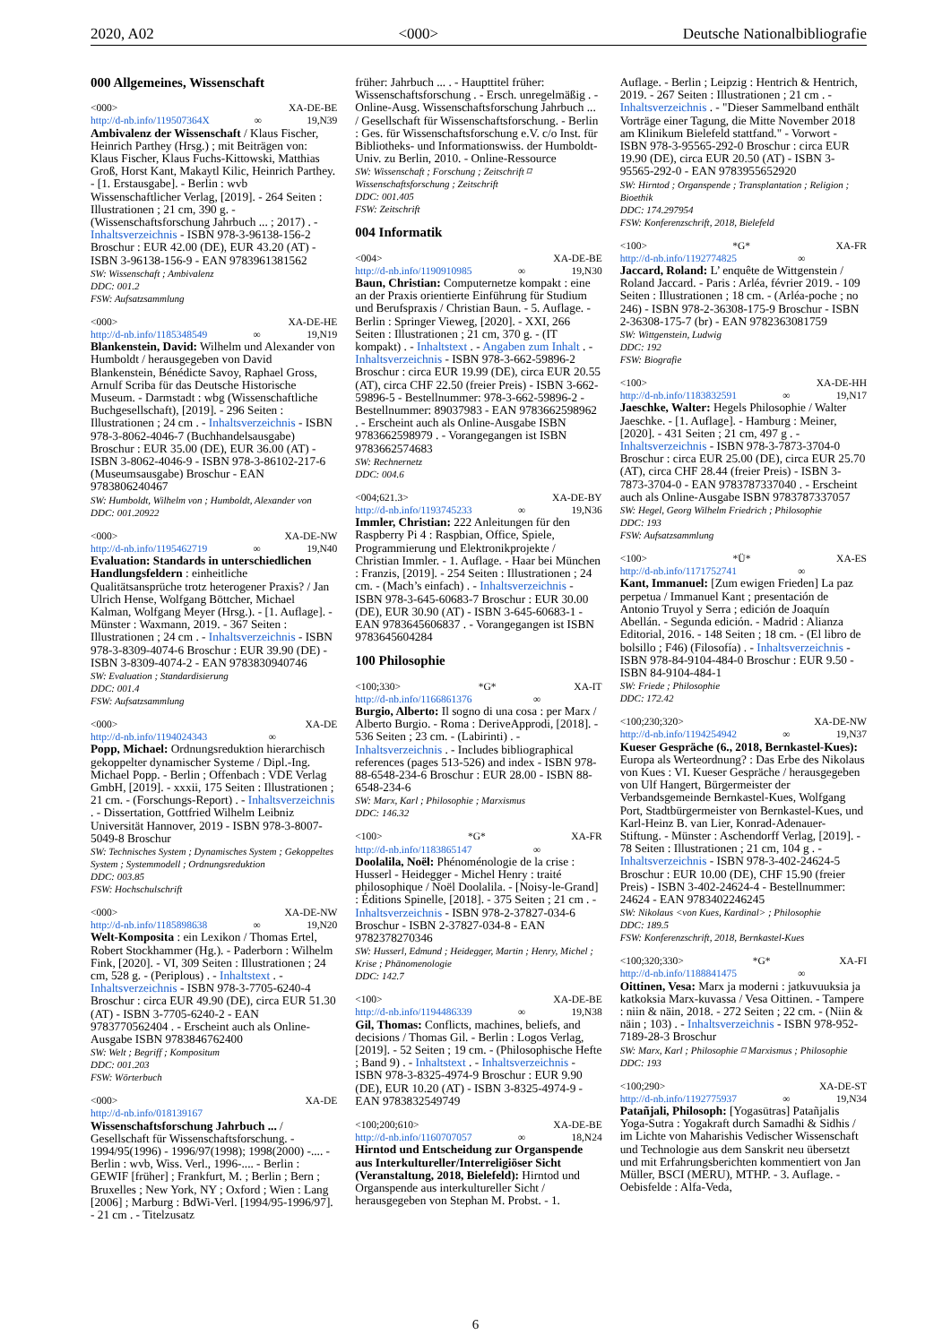2020, A02 <000> Deutsche Nationalbibliografie
000 Allgemeines, Wissenschaft
<000> XA-DE-BE
http://d-nb.info/119507364X ∞ 19,N39
Ambivalenz der Wissenschaft / Klaus Fischer, Heinrich Parthey (Hrsg.) ; mit Beiträgen von: Klaus Fischer, Klaus Fuchs-Kittowski, Matthias Groß, Horst Kant, Makaytl Kilic, Heinrich Parthey. - [1. Erstausgabe]. - Berlin : wvb Wissenschaftlicher Verlag, [2019]. - 264 Seiten : Illustrationen ; 21 cm, 390 g. - (Wissenschaftsforschung Jahrbuch ... ; 2017) . - Inhaltsverzeichnis - ISBN 978-3-96138-156-2 Broschur : EUR 42.00 (DE), EUR 43.20 (AT) - ISBN 3-96138-156-9 - EAN 9783961381562
SW: Wissenschaft ; Ambivalenz
DDC: 001.2
FSW: Aufsatzsammlung
<000> XA-DE-HE
http://d-nb.info/1185348549 ∞ 19,N19
Blankenstein, David: Wilhelm und Alexander von Humboldt / herausgegeben von David Blankenstein, Bénédicte Savoy, Raphael Gross, Arnulf Scriba für das Deutsche Historische Museum. - Darmstadt : wbg (Wissenschaftliche Buchgesellschaft), [2019]. - 296 Seiten : Illustrationen ; 24 cm . - Inhaltsverzeichnis - ISBN 978-3-8062-4046-7 (Buchhandelsausgabe) Broschur : EUR 35.00 (DE), EUR 36.00 (AT) - ISBN 3-8062-4046-9 - ISBN 978-3-86102-217-6 (Museumsausgabe) Broschur - EAN 9783806240467
SW: Humboldt, Wilhelm von ; Humboldt, Alexander von
DDC: 001.20922
<000> XA-DE-NW
http://d-nb.info/1195462719 ∞ 19,N40
Evaluation: Standards in unterschiedlichen Handlungsfeldern : einheitliche Qualitätsansprüche trotz heterogener Praxis? / Jan Ulrich Hense, Wolfgang Böttcher, Michael Kalman, Wolfgang Meyer (Hrsg.). - [1. Auflage]. - Münster : Waxmann, 2019. - 367 Seiten : Illustrationen ; 24 cm . - Inhaltsverzeichnis - ISBN 978-3-8309-4074-6 Broschur : EUR 39.90 (DE) - ISBN 3-8309-4074-2 - EAN 9783830940746
SW: Evaluation ; Standardisierung
DDC: 001.4
FSW: Aufsatzsammlung
<000> XA-DE
http://d-nb.info/1194024343 ∞
Popp, Michael: Ordnungsreduktion hierarchisch gekoppelter dynamischer Systeme / Dipl.-Ing. Michael Popp. - Berlin ; Offenbach : VDE Verlag GmbH, [2019]. - xxxii, 175 Seiten : Illustrationen ; 21 cm. - (Forschungs-Report) . - Inhaltsverzeichnis . - Dissertation, Gottfried Wilhelm Leibniz Universität Hannover, 2019 - ISBN 978-3-8007-5049-8 Broschur
SW: Technisches System ; Dynamisches System ; Gekoppeltes System ; Systemmodell ; Ordnungsreduktion
DDC: 003.85
FSW: Hochschulschrift
<000> XA-DE-NW
http://d-nb.info/1185898638 ∞ 19,N20
Welt-Komposita : ein Lexikon / Thomas Ertel, Robert Stockhammer (Hg.). - Paderborn : Wilhelm Fink, [2020]. - VI, 309 Seiten : Illustrationen ; 24 cm, 528 g. - (Periplous) . - Inhaltstext . - Inhaltsverzeichnis - ISBN 978-3-7705-6240-4 Broschur : circa EUR 49.90 (DE), circa EUR 51.30 (AT) - ISBN 3-7705-6240-2 - EAN 9783770562404 . - Erscheint auch als Online-Ausgabe ISBN 9783846762400
SW: Welt ; Begriff ; Kompositum
DDC: 001.203
FSW: Wörterbuch
<000> XA-DE
http://d-nb.info/018139167
Wissenschaftsforschung Jahrbuch ... / Gesellschaft für Wissenschaftsforschung. - 1994/95(1996) - 1996/97(1998); 1998(2000) -.... - Berlin : wvb, Wiss. Verl., 1996-.... - Berlin : GEWIF [früher] ; Frankfurt, M. ; Berlin ; Bern ; Bruxelles ; New York, NY ; Oxford ; Wien : Lang [2006] ; Marburg : BdWi-Verl. [1994/95-1996/97]. - 21 cm . - Titelzusatz
früher: Jahrbuch ... . - Haupttitel früher: Wissenschaftsforschung . - Ersch. unregelmäßig . - Online-Ausg. Wissenschaftsforschung Jahrbuch ... / Gesellschaft für Wissenschaftsforschung. - Berlin : Ges. für Wissenschaftsforschung e.V. c/o Inst. für Bibliotheks- und Informationswiss. der Humboldt-Univ. zu Berlin, 2010. - Online-Ressource
SW: Wissenschaft ; Forschung ; Zeitschrift ⌑ Wissenschaftsforschung ; Zeitschrift
DDC: 001.405
FSW: Zeitschrift
004 Informatik
<004> XA-DE-BE
http://d-nb.info/1190910985 ∞ 19,N30
Baun, Christian: Computernetze kompakt : eine an der Praxis orientierte Einführung für Studium und Berufspraxis / Christian Baun. - 5. Auflage. - Berlin : Springer Vieweg, [2020]. - XXI, 266 Seiten : Illustrationen ; 21 cm, 370 g. - (IT kompakt) . - Inhaltstext . - Angaben zum Inhalt . - Inhaltsverzeichnis - ISBN 978-3-662-59896-2 Broschur : circa EUR 19.99 (DE), circa EUR 20.55 (AT), circa CHF 22.50 (freier Preis) - ISBN 3-662-59896-5 - Bestellnummer: 978-3-662-59896-2 - Bestellnummer: 89037983 - EAN 9783662598962 . - Erscheint auch als Online-Ausgabe ISBN 9783662598979 . - Vorangegangen ist ISBN 9783662574683
SW: Rechnernetz
DDC: 004.6
<004;621.3> XA-DE-BY
http://d-nb.info/1193745233 ∞ 19,N36
Immler, Christian: 222 Anleitungen für den Raspberry Pi 4 : Raspbian, Office, Spiele, Programmierung und Elektronikprojekte / Christian Immler. - 1. Auflage. - Haar bei München : Franzis, [2019]. - 254 Seiten : Illustrationen ; 24 cm. - (Mach’s einfach) . - Inhaltsverzeichnis - ISBN 978-3-645-60683-7 Broschur : EUR 30.00 (DE), EUR 30.90 (AT) - ISBN 3-645-60683-1 - EAN 9783645606837 . - Vorangegangen ist ISBN 9783645604284
100 Philosophie
<100;330> *G* XA-IT
http://d-nb.info/1166861376 ∞
Burgio, Alberto: Il sogno di una cosa : per Marx / Alberto Burgio. - Roma : DeriveApprodi, [2018]. - 536 Seiten ; 23 cm. - (Labirinti) . - Inhaltsverzeichnis . - Includes bibliographical references (pages 513-526) and index - ISBN 978-88-6548-234-6 Broschur : EUR 28.00 - ISBN 88-6548-234-6
SW: Marx, Karl ; Philosophie ; Marxismus
DDC: 146.32
<100> *G* XA-FR
http://d-nb.info/1183865147 ∞
Doolalila, Noël: Phénoménologie de la crise : Husserl - Heidegger - Michel Henry : traité philosophique / Noël Doolalila. - [Noisy-le-Grand] : Éditions Spinelle, [2018]. - 375 Seiten ; 21 cm . - Inhaltsverzeichnis - ISBN 978-2-37827-034-6 Broschur - ISBN 2-37827-034-8 - EAN 9782378270346
SW: Husserl, Edmund ; Heidegger, Martin ; Henry, Michel ; Krise ; Phänomenologie
DDC: 142.7
<100> XA-DE-BE
http://d-nb.info/1194486339 ∞ 19,N38
Gil, Thomas: Conflicts, machines, beliefs, and decisions / Thomas Gil. - Berlin : Logos Verlag, [2019]. - 52 Seiten ; 19 cm. - (Philosophische Hefte ; Band 9) . - Inhaltstext . - Inhaltsverzeichnis - ISBN 978-3-8325-4974-9 Broschur : EUR 9.90 (DE), EUR 10.20 (AT) - ISBN 3-8325-4974-9 - EAN 9783832549749
<100;200;610> XA-DE-BE
http://d-nb.info/1160707057 ∞ 18,N24
Hirntod und Entscheidung zur Organspende aus Interkultureller/Interreligiöser Sicht (Veranstaltung, 2018, Bielefeld): Hirntod und Organspende aus interkultureller Sicht / herausgegeben von Stephan M. Probst. - 1.
Auflage. - Berlin ; Leipzig : Hentrich & Hentrich, 2019. - 267 Seiten : Illustrationen ; 21 cm . - Inhaltsverzeichnis . - "Dieser Sammelband enthält Vorträge einer Tagung, die Mitte November 2018 am Klinikum Bielefeld stattfand." - Vorwort - ISBN 978-3-95565-292-0 Broschur : circa EUR 19.90 (DE), circa EUR 20.50 (AT) - ISBN 3-95565-292-0 - EAN 9783955652920
SW: Hirntod ; Organspende ; Transplantation ; Religion ; Bioethik
DDC: 174.297954
FSW: Konferenzschrift, 2018, Bielefeld
<100> *G* XA-FR
http://d-nb.info/1192774825 ∞
Jaccard, Roland: L’ enquête de Wittgenstein / Roland Jaccard. - Paris : Arléa, février 2019. - 109 Seiten : Illustrationen ; 18 cm. - (Arléa-poche ; no 246) - ISBN 978-2-36308-175-9 Broschur - ISBN 2-36308-175-7 (br) - EAN 9782363081759
SW: Wittgenstein, Ludwig
DDC: 192
FSW: Biografie
<100> XA-DE-HH
http://d-nb.info/1183832591 ∞ 19,N17
Jaeschke, Walter: Hegels Philosophie / Walter Jaeschke. - [1. Auflage]. - Hamburg : Meiner, [2020]. - 431 Seiten ; 21 cm, 497 g . - Inhaltsverzeichnis - ISBN 978-3-7873-3704-0 Broschur : circa EUR 25.00 (DE), circa EUR 25.70 (AT), circa CHF 28.44 (freier Preis) - ISBN 3-7873-3704-0 - EAN 9783787337040 . - Erscheint auch als Online-Ausgabe ISBN 9783787337057
SW: Hegel, Georg Wilhelm Friedrich ; Philosophie
DDC: 193
FSW: Aufsatzsammlung
<100> *Ü* XA-ES
http://d-nb.info/1171752741 ∞
Kant, Immanuel: [Zum ewigen Frieden] La paz perpetua / Immanuel Kant ; presentación de Antonio Truyol y Serra ; edición de Joaquín Abellán. - Segunda edición. - Madrid : Alianza Editorial, 2016. - 148 Seiten ; 18 cm. - (El libro de bolsillo ; F46) (Filosofía) . - Inhaltsverzeichnis - ISBN 978-84-9104-484-0 Broschur : EUR 9.50 - ISBN 84-9104-484-1
SW: Friede ; Philosophie
DDC: 172.42
<100;230;320> XA-DE-NW
http://d-nb.info/1194254942 ∞ 19,N37
Kueser Gespräche (6., 2018, Bernkastel-Kues): Europa als Werteordnung? : Das Erbe des Nikolaus von Kues : VI. Kueser Gespräche / herausgegeben von Ulf Hangert, Bürgermeister der Verbandsgemeinde Bernkastel-Kues, Wolfgang Port, Stadtbürgermeister von Bernkastel-Kues, und Karl-Heinz B. van Lier, Konrad-Adenauer-Stiftung. - Münster : Aschendorff Verlag, [2019]. - 78 Seiten : Illustrationen ; 21 cm, 104 g . - Inhaltsverzeichnis - ISBN 978-3-402-24624-5 Broschur : EUR 10.00 (DE), CHF 15.90 (freier Preis) - ISBN 3-402-24624-4 - Bestellnummer: 24624 - EAN 9783402246245
SW: Nikolaus <von Kues, Kardinal> ; Philosophie
DDC: 189.5
FSW: Konferenzschrift, 2018, Bernkastel-Kues
<100;320;330> *G* XA-FI
http://d-nb.info/1188841475 ∞
Oittinen, Vesa: Marx ja moderni : jatkuvuuksia ja katkoksia Marx-kuvassa / Vesa Oittinen. - Tampere : niin & näin, 2018. - 272 Seiten ; 22 cm. - (Niin & näin ; 103) . - Inhaltsverzeichnis - ISBN 978-952-7189-28-3 Broschur
SW: Marx, Karl ; Philosophie ⌑ Marxismus ; Philosophie
DDC: 193
<100;290> XA-DE-ST
http://d-nb.info/1192775937 ∞ 19,N34
Patañjali, Philosoph: [Yogasūtras] Patañjalis Yoga-Sutra : Yogakraft durch Samadhi & Sidhis / im Lichte von Maharishis Vedischer Wissenschaft und Technologie aus dem Sanskrit neu übersetzt und mit Erfahrungsberichten kommentiert von Jan Müller, BSCI (MERU), MTHP. - 3. Auflage. - Oebisfelde : Alfa-Veda,
6